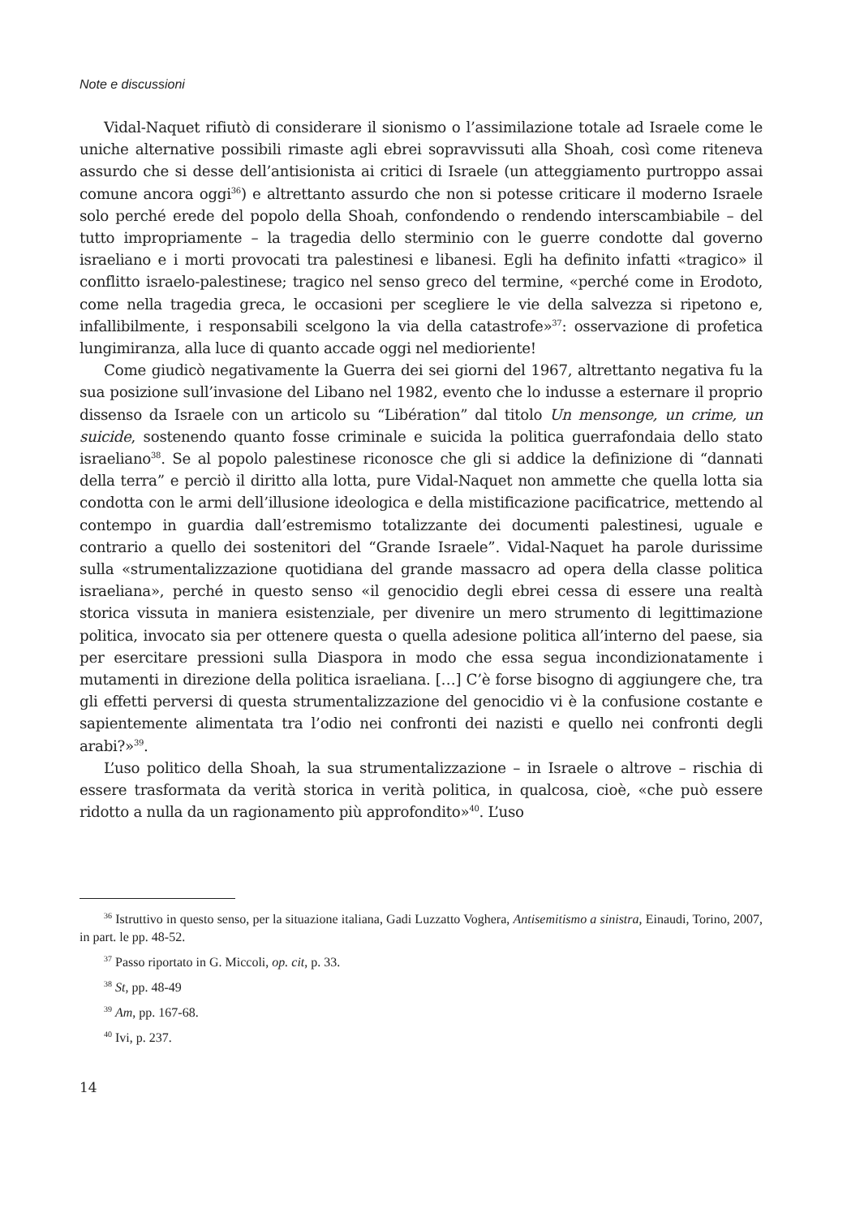Note e discussioni
Vidal-Naquet rifiutò di considerare il sionismo o l’assimilazione totale ad Israele come le uniche alternative possibili rimaste agli ebrei sopravvissuti alla Shoah, così come riteneva assurdo che si desse dell’antisionista ai critici di Israele (un atteggiamento purtroppo assai comune ancora oggi<sup>36</sup>) e altrettanto assurdo che non si potesse criticare il moderno Israele solo perché erede del popolo della Shoah, confondendo o rendendo interscambiabile – del tutto impropriamente – la tragedia dello sterminio con le guerre condotte dal governo israeliano e i morti provocati tra palestinesi e libanesi. Egli ha definito infatti «tragico» il conflitto israelo-palestinese; tragico nel senso greco del termine, «perché come in Erodoto, come nella tragedia greca, le occasioni per scegliere le vie della salvezza si ripetono e, infallibilmente, i responsabili scelgono la via della catastrofe»<sup>37</sup>: osservazione di profetica lungimiranza, alla luce di quanto accade oggi nel medioriente!
Come giudicò negativamente la Guerra dei sei giorni del 1967, altrettanto negativa fu la sua posizione sull’invasione del Libano nel 1982, evento che lo indusse a esternare il proprio dissenso da Israele con un articolo su “Libération” dal titolo Un mensonge, un crime, un suicide, sostenendo quanto fosse criminale e suicida la politica guerrafondaia dello stato israeliano<sup>38</sup>. Se al popolo palestinese riconosce che gli si addice la definizione di “dannati della terra” e perciò il diritto alla lotta, pure Vidal-Naquet non ammette che quella lotta sia condotta con le armi dell’illusione ideologica e della mistificazione pacificatrice, mettendo al contempo in guardia dall’estremismo totalizzante dei documenti palestinesi, uguale e contrario a quello dei sostenitori del “Grande Israele”. Vidal-Naquet ha parole durissime sulla «strumentalizzazione quotidiana del grande massacro ad opera della classe politica israeliana», perché in questo senso «il genocidio degli ebrei cessa di essere una realtà storica vissuta in maniera esistenziale, per divenire un mero strumento di legittimazione politica, invocato sia per ottenere questa o quella adesione politica all’interno del paese, sia per esercitare pressioni sulla Diaspora in modo che essa segua incondizionatamente i mutamenti in direzione della politica israeliana. […] C’è forse bisogno di aggiungere che, tra gli effetti perversi di questa strumentalizzazione del genocidio vi è la confusione costante e sapientemente alimentata tra l’odio nei confronti dei nazisti e quello nei confronti degli arabi?»<sup>39</sup>.
L’uso politico della Shoah, la sua strumentalizzazione – in Israele o altrove – rischia di essere trasformata da verità storica in verità politica, in qualcosa, cioè, «che può essere ridotto a nulla da un ragionamento più approfondito»<sup>40</sup>. L’uso
<sup>36</sup> Istruttivo in questo senso, per la situazione italiana, Gadi Luzzatto Voghera, Antisemitismo a sinistra, Einaudi, Torino, 2007, in part. le pp. 48-52.
<sup>37</sup> Passo riportato in G. Miccoli, op. cit, p. 33.
<sup>38</sup> St, pp. 48-49
<sup>39</sup> Am, pp. 167-68.
<sup>40</sup> Ivi, p. 237.
14